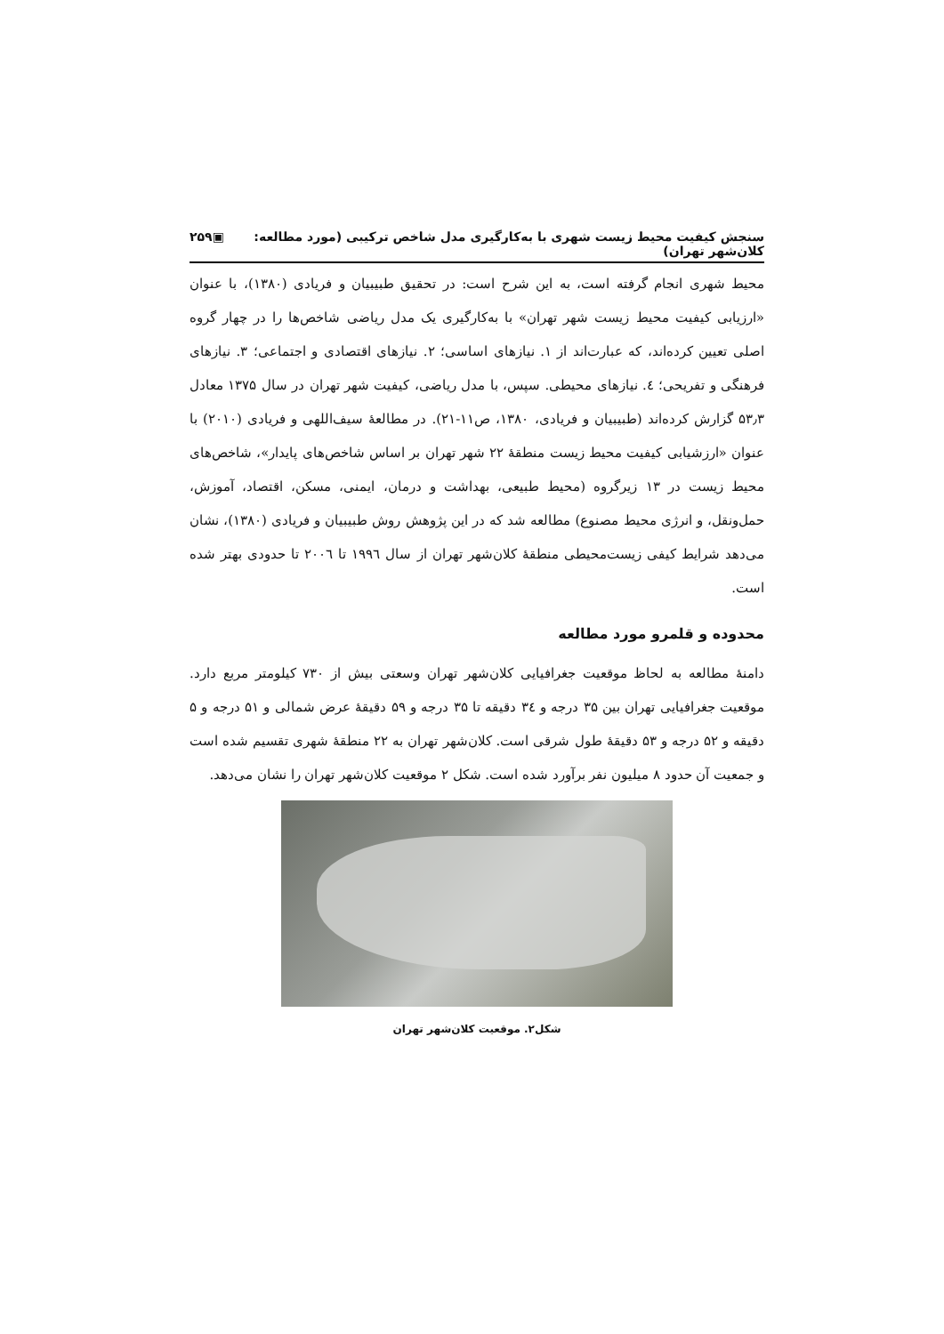سنجش کیفیت محیط زیست شهری با به‌کارگیری مدل شاخص ترکیبی (مورد مطالعه: کلان‌شهر تهران) ▣۲۵۹
محیط شهری انجام گرفته است، به این شرح است: در تحقیق طبیبیان و فریادی (۱۳۸۰)، با عنوان «ارزیابی کیفیت محیط زیست شهر تهران» با به‌کارگیری یک مدل ریاضی شاخص‌ها را در چهار گروه اصلی تعیین کرده‌اند، که عبارت‌اند از ۱. نیازهای اساسی؛ ۲. نیازهای اقتصادی و اجتماعی؛ ۳. نیازهای فرهنگی و تفریحی؛ ٤. نیازهای محیطی. سپس، با مدل ریاضی، کیفیت شهر تهران در سال ۱۳۷۵ معادل ۵۳٫۳ گزارش کرده‌اند (طبیبیان و فریادی، ۱۳۸۰، ص۱۱-۲۱). در مطالعهٔ سیف‌اللهی و فریادی (۲۰۱۰) با عنوان «ارزشیابی کیفیت محیط زیست منطقهٔ ۲۲ شهر تهران بر اساس شاخص‌های پایدار»، شاخص‌های محیط زیست در ۱۳ زیرگروه (محیط طبیعی، بهداشت و درمان، ایمنی، مسکن، اقتصاد، آموزش، حمل‌ونقل، و انرژی محیط مصنوع) مطالعه شد که در این پژوهش روش طبیبیان و فریادی (۱۳۸۰)، نشان می‌دهد شرایط کیفی زیست‌محیطی منطقهٔ کلان‌شهر تهران از سال ۱۹۹٦ تا ۲۰۰٦ تا حدودی بهتر شده است.
محدوده و قلمرو مورد مطالعه
دامنهٔ مطالعه به لحاظ موقعیت جغرافیایی کلان‌شهر تهران وسعتی بیش از ۷۳۰ کیلومتر مربع دارد. موقعیت جغرافیایی تهران بین ۳۵ درجه و ۳٤ دقیقه تا ۳۵ درجه و ۵۹ دقیقهٔ عرض شمالی و ۵۱ درجه و ۵ دقیقه و ۵۲ درجه و ۵۳ دقیقهٔ طول شرقی است. کلان‌شهر تهران به ۲۲ منطقهٔ شهری تقسیم شده است و جمعیت آن حدود ۸ میلیون نفر برآورد شده است. شکل ۲ موقعیت کلان‌شهر تهران را نشان می‌دهد.
شکل۲. موقعیت کلان‌شهر تهران